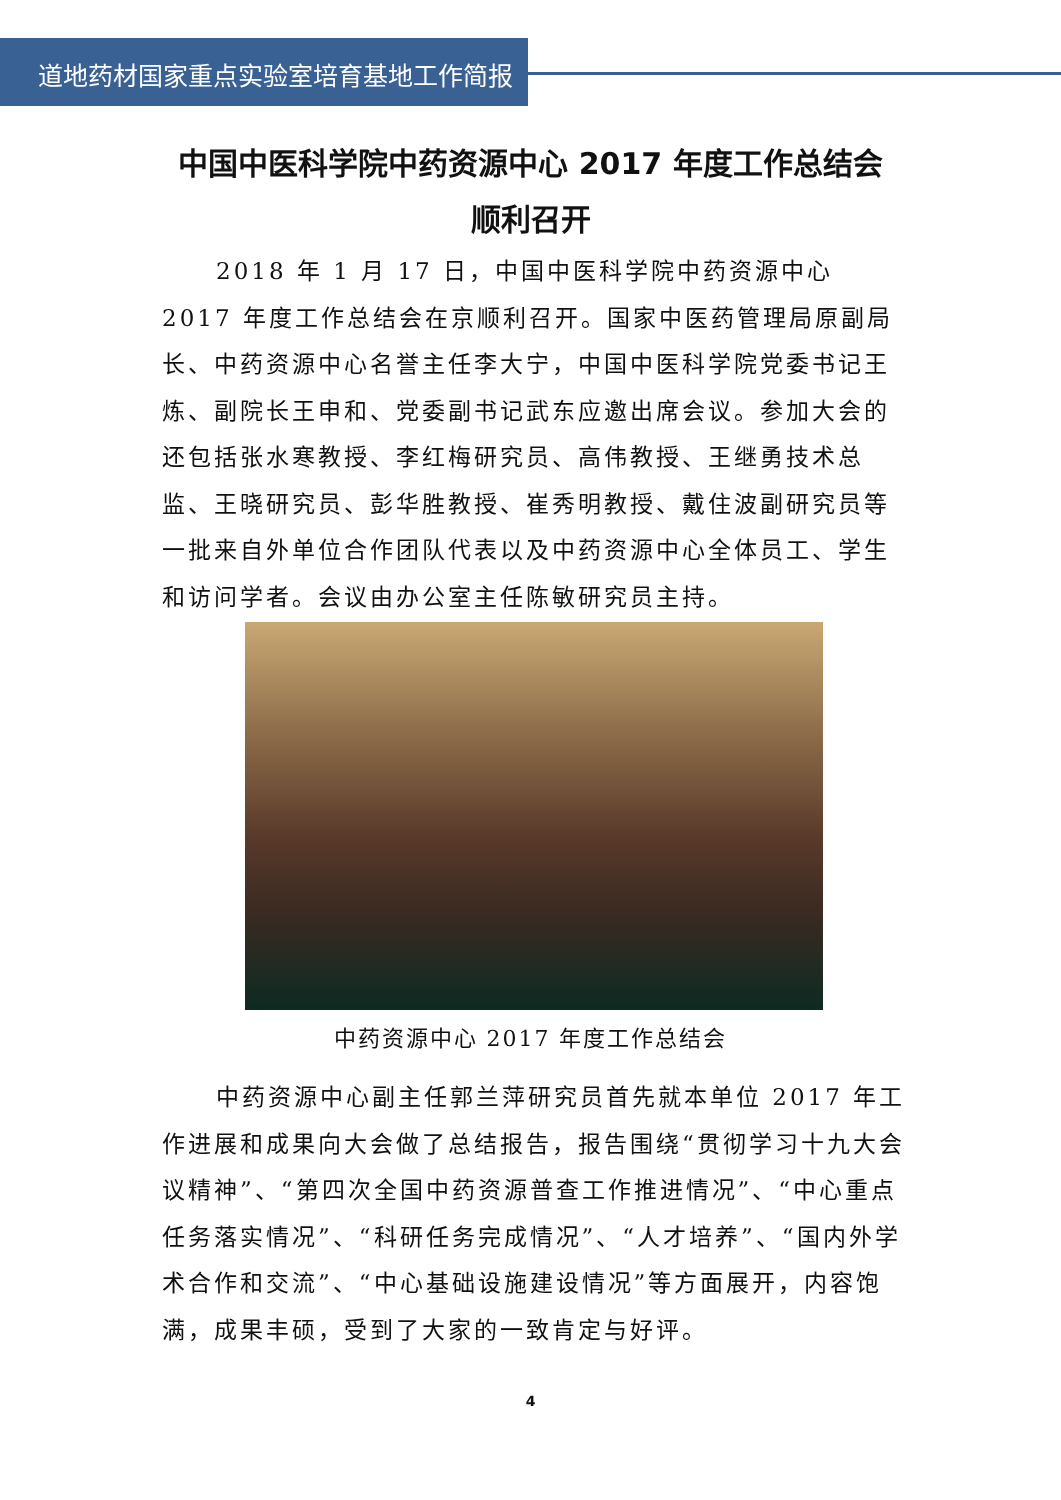道地药材国家重点实验室培育基地工作简报
中国中医科学院中药资源中心 2017 年度工作总结会
顺利召开
2018 年 1 月 17 日，中国中医科学院中药资源中心 2017 年度工作总结会在京顺利召开。国家中医药管理局原副局长、中药资源中心名誉主任李大宁，中国中医科学院党委书记王炼、副院长王申和、党委副书记武东应邀出席会议。参加大会的还包括张水寒教授、李红梅研究员、高伟教授、王继勇技术总监、王晓研究员、彭华胜教授、崔秀明教授、戴住波副研究员等一批来自外单位合作团队代表以及中药资源中心全体员工、学生和访问学者。会议由办公室主任陈敏研究员主持。
中药资源中心 2017 年度工作总结会
中药资源中心副主任郭兰萍研究员首先就本单位 2017 年工作进展和成果向大会做了总结报告，报告围绕“贯彻学习十九大会议精神”、“第四次全国中药资源普查工作推进情况”、“中心重点任务落实情况”、“科研任务完成情况”、“人才培养”、“国内外学术合作和交流”、“中心基础设施建设情况”等方面展开，内容饱满，成果丰硕，受到了大家的一致肯定与好评。
4